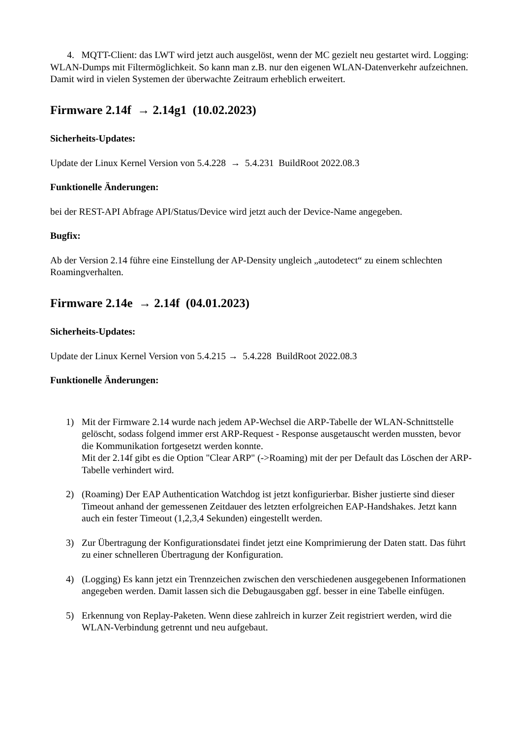4. MQTT-Client: das LWT wird jetzt auch ausgelöst, wenn der MC gezielt neu gestartet wird. Logging: WLAN-Dumps mit Filtermöglichkeit. So kann man z.B. nur den eigenen WLAN-Datenverkehr aufzeichnen. Damit wird in vielen Systemen der überwachte Zeitraum erheblich erweitert.
Firmware 2.14f → 2.14g1 (10.02.2023)
Sicherheits-Updates:
Update der Linux Kernel Version von 5.4.228 → 5.4.231 BuildRoot 2022.08.3
Funktionelle Änderungen:
bei der REST-API Abfrage API/Status/Device wird jetzt auch der Device-Name angegeben.
Bugfix:
Ab der Version 2.14 führe eine Einstellung der AP-Density ungleich „autodetect“ zu einem schlechten Roamingverhalten.
Firmware 2.14e → 2.14f (04.01.2023)
Sicherheits-Updates:
Update der Linux Kernel Version von 5.4.215 → 5.4.228 BuildRoot 2022.08.3
Funktionelle Änderungen:
1) Mit der Firmware 2.14 wurde nach jedem AP-Wechsel die ARP-Tabelle der WLAN-Schnittstelle gelöscht, sodass folgend immer erst ARP-Request - Response ausgetauscht werden mussten, bevor die Kommunikation fortgesetzt werden konnte.
Mit der 2.14f gibt es die Option "Clear ARP" (->Roaming) mit der per Default das Löschen der ARP-Tabelle verhindert wird.
2) (Roaming) Der EAP Authentication Watchdog ist jetzt konfigurierbar. Bisher justierte sind dieser Timeout anhand der gemessenen Zeitdauer des letzten erfolgreichen EAP-Handshakes. Jetzt kann auch ein fester Timeout (1,2,3,4 Sekunden) eingestellt werden.
3) Zur Übertragung der Konfigurationsdatei findet jetzt eine Komprimierung der Daten statt. Das führt zu einer schnelleren Übertragung der Konfiguration.
4) (Logging) Es kann jetzt ein Trennzeichen zwischen den verschiedenen ausgegebenen Informationen angegeben werden. Damit lassen sich die Debugausgaben ggf. besser in eine Tabelle einfügen.
5) Erkennung von Replay-Paketen. Wenn diese zahlreich in kurzer Zeit registriert werden, wird die WLAN-Verbindung getrennt und neu aufgebaut.